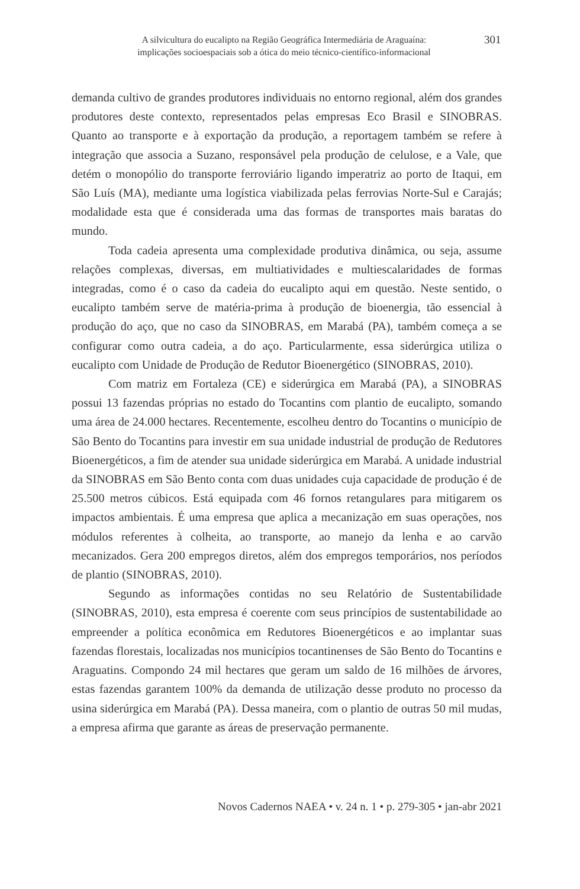A silvicultura do eucalipto na Região Geográfica Intermediária de Araguaína:
implicações socioespaciais sob a ótica do meio técnico-científico-informacional
301
demanda cultivo de grandes produtores individuais no entorno regional, além dos grandes produtores deste contexto, representados pelas empresas Eco Brasil e SINOBRAS. Quanto ao transporte e à exportação da produção, a reportagem também se refere à integração que associa a Suzano, responsável pela produção de celulose, e a Vale, que detém o monopólio do transporte ferroviário ligando imperatriz ao porto de Itaqui, em São Luís (MA), mediante uma logística viabilizada pelas ferrovias Norte-Sul e Carajás; modalidade esta que é considerada uma das formas de transportes mais baratas do mundo.
Toda cadeia apresenta uma complexidade produtiva dinâmica, ou seja, assume relações complexas, diversas, em multiatividades e multiescalaridades de formas integradas, como é o caso da cadeia do eucalipto aqui em questão. Neste sentido, o eucalipto também serve de matéria-prima à produção de bioenergia, tão essencial à produção do aço, que no caso da SINOBRAS, em Marabá (PA), também começa a se configurar como outra cadeia, a do aço. Particularmente, essa siderúrgica utiliza o eucalipto com Unidade de Produção de Redutor Bioenergético (SINOBRAS, 2010).
Com matriz em Fortaleza (CE) e siderúrgica em Marabá (PA), a SINOBRAS possui 13 fazendas próprias no estado do Tocantins com plantio de eucalipto, somando uma área de 24.000 hectares. Recentemente, escolheu dentro do Tocantins o município de São Bento do Tocantins para investir em sua unidade industrial de produção de Redutores Bioenergéticos, a fim de atender sua unidade siderúrgica em Marabá. A unidade industrial da SINOBRAS em São Bento conta com duas unidades cuja capacidade de produção é de 25.500 metros cúbicos. Está equipada com 46 fornos retangulares para mitigarem os impactos ambientais. É uma empresa que aplica a mecanização em suas operações, nos módulos referentes à colheita, ao transporte, ao manejo da lenha e ao carvão mecanizados. Gera 200 empregos diretos, além dos empregos temporários, nos períodos de plantio (SINOBRAS, 2010).
Segundo as informações contidas no seu Relatório de Sustentabilidade (SINOBRAS, 2010), esta empresa é coerente com seus princípios de sustentabilidade ao empreender a política econômica em Redutores Bioenergéticos e ao implantar suas fazendas florestais, localizadas nos municípios tocantinenses de São Bento do Tocantins e Araguatins. Compondo 24 mil hectares que geram um saldo de 16 milhões de árvores, estas fazendas garantem 100% da demanda de utilização desse produto no processo da usina siderúrgica em Marabá (PA). Dessa maneira, com o plantio de outras 50 mil mudas, a empresa afirma que garante as áreas de preservação permanente.
Novos Cadernos NAEA • v. 24 n. 1 • p. 279-305 • jan-abr 2021